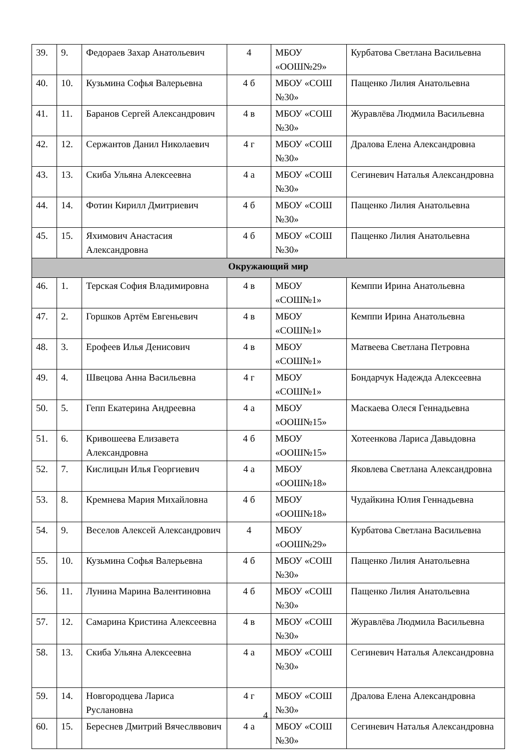| 39. | 9. | Федораев Захар Анатольевич | 4 | МБОУ «ООШ№29» | Курбатова Светлана Васильевна |
| 40. | 10. | Кузьмина Софья Валерьевна | 4 б | МБОУ «СОШ №30» | Пащенко Лилия Анатольевна |
| 41. | 11. | Баранов Сергей Александрович | 4 в | МБОУ «СОШ №30» | Журавлёва Людмила Васильевна |
| 42. | 12. | Сержантов Данил Николаевич | 4 г | МБОУ «СОШ №30» | Дралова Елена Александровна |
| 43. | 13. | Скиба Ульяна Алексеевна | 4 а | МБОУ «СОШ №30» | Сегиневич Наталья Александровна |
| 44. | 14. | Фотин Кирилл Дмитриевич | 4 б | МБОУ «СОШ №30» | Пащенко Лилия Анатольевна |
| 45. | 15. | Яхимович Анастасия Александровна | 4 б | МБОУ «СОШ №30» | Пащенко Лилия Анатольевна |
| Окружающий мир | | | | | |
| 46. | 1. | Терская София Владимировна | 4 в | МБОУ «СОШ№1» | Кемппи Ирина Анатольевна |
| 47. | 2. | Горшков Артём Евгеньевич | 4 в | МБОУ «СОШ№1» | Кемппи Ирина Анатольевна |
| 48. | 3. | Ерофеев Илья Денисович | 4 в | МБОУ «СОШ№1» | Матвеева Светлана Петровна |
| 49. | 4. | Швецова Анна Васильевна | 4 г | МБОУ «СОШ№1» | Бондарчук Надежда Алексеевна |
| 50. | 5. | Гепп Екатерина Андреевна | 4 а | МБОУ «ООШ№15» | Маскаева Олеся Геннадьевна |
| 51. | 6. | Кривошеева Елизавета Александровна | 4 б | МБОУ «ООШ№15» | Хотеенкова Лариса Давыдовна |
| 52. | 7. | Кислицын Илья Георгиевич | 4 а | МБОУ «ООШ№18» | Яковлева Светлана Александровна |
| 53. | 8. | Кремнева Мария Михайловна | 4 б | МБОУ «ООШ№18» | Чудайкина Юлия Геннадьевна |
| 54. | 9. | Веселов Алексей Александрович | 4 | МБОУ «ООШ№29» | Курбатова Светлана Васильевна |
| 55. | 10. | Кузьмина Софья Валерьевна | 4 б | МБОУ «СОШ №30» | Пащенко Лилия Анатольевна |
| 56. | 11. | Лунина Марина Валентиновна | 4 б | МБОУ «СОШ №30» | Пащенко Лилия Анатольевна |
| 57. | 12. | Самарина Кристина Алексеевна | 4 в | МБОУ «СОШ №30» | Журавлёва Людмила Васильевна |
| 58. | 13. | Скиба Ульяна Алексеевна | 4 а | МБОУ «СОШ №30» | Сегиневич Наталья Александровна |
| 59. | 14. | Новгородцева Лариса Руслановна | 4 г | МБОУ «СОШ №30» | Дралова Елена Александровна |
| 60. | 15. | Береснев Дмитрий Вячеслввович | 4 а | МБОУ «СОШ №30» | Сегиневич Наталья Александровна |
4